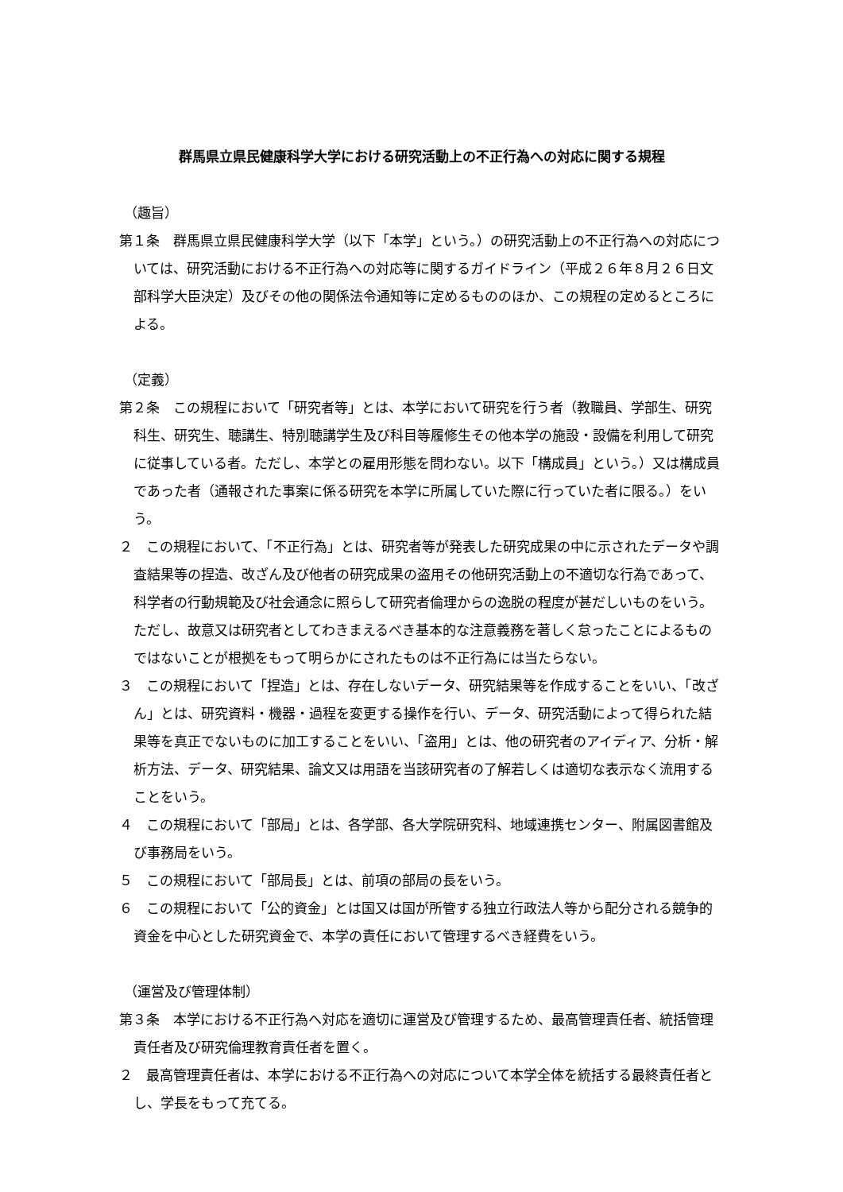群馬県立県民健康科学大学における研究活動上の不正行為への対応に関する規程
（趣旨）
第１条　群馬県立県民健康科学大学（以下「本学」という。）の研究活動上の不正行為への対応については、研究活動における不正行為への対応等に関するガイドライン（平成２６年８月２６日文部科学大臣決定）及びその他の関係法令通知等に定めるもののほか、この規程の定めるところによる。
（定義）
第２条　この規程において「研究者等」とは、本学において研究を行う者（教職員、学部生、研究科生、研究生、聴講生、特別聴講学生及び科目等履修生その他本学の施設・設備を利用して研究に従事している者。ただし、本学との雇用形態を問わない。以下「構成員」という。）又は構成員であった者（通報された事案に係る研究を本学に所属していた際に行っていた者に限る。）をいう。
２　この規程において、「不正行為」とは、研究者等が発表した研究成果の中に示されたデータや調査結果等の捏造、改ざん及び他者の研究成果の盗用その他研究活動上の不適切な行為であって、科学者の行動規範及び社会通念に照らして研究者倫理からの逸脱の程度が甚だしいものをいう。ただし、故意又は研究者としてわきまえるべき基本的な注意義務を著しく怠ったことによるものではないことが根拠をもって明らかにされたものは不正行為には当たらない。
３　この規程において「捏造」とは、存在しないデータ、研究結果等を作成することをいい、「改ざん」とは、研究資料・機器・過程を変更する操作を行い、データ、研究活動によって得られた結果等を真正でないものに加工することをいい、「盗用」とは、他の研究者のアイディア、分析・解析方法、データ、研究結果、論文又は用語を当該研究者の了解若しくは適切な表示なく流用することをいう。
４　この規程において「部局」とは、各学部、各大学院研究科、地域連携センター、附属図書館及び事務局をいう。
５　この規程において「部局長」とは、前項の部局の長をいう。
６　この規程において「公的資金」とは国又は国が所管する独立行政法人等から配分される競争的資金を中心とした研究資金で、本学の責任において管理するべき経費をいう。
（運営及び管理体制）
第３条　本学における不正行為へ対応を適切に運営及び管理するため、最高管理責任者、統括管理責任者及び研究倫理教育責任者を置く。
２　最高管理責任者は、本学における不正行為への対応について本学全体を統括する最終責任者とし、学長をもって充てる。